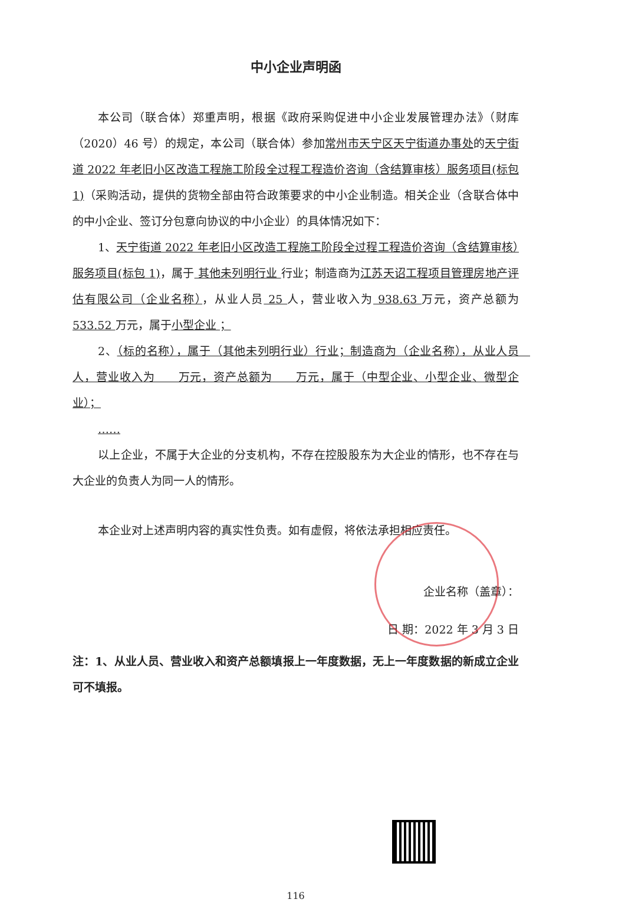中小企业声明函
本公司（联合体）郑重声明，根据《政府采购促进中小企业发展管理办法》（财库（2020）46 号）的规定，本公司（联合体）参加常州市天宁区天宁街道办事处的天宁街道 2022 年老旧小区改造工程施工阶段全过程工程造价咨询（含结算审核）服务项目(标包 1)（采购活动，提供的货物全部由符合政策要求的中小企业制造。相关企业（含联合体中的中小企业、签订分包意向协议的中小企业）的具体情况如下：
1、天宁街道 2022 年老旧小区改造工程施工阶段全过程工程造价咨询（含结算审核）服务项目(标包 1)，属于 其他未列明行业 行业；制造商为江苏天诏工程项目管理房地产评估有限公司（企业名称），从业人员 25 人，营业收入为 938.63 万元，资产总额为 533.52 万元，属于小型企业 ；
2、（标的名称），属于（其他未列明行业）行业；制造商为（企业名称），从业人员　人，营业收入为　　万元，资产总额为　　万元，属于（中型企业、小型企业、微型企业）；
……
以上企业，不属于大企业的分支机构，不存在控股股东为大企业的情形，也不存在与大企业的负责人为同一人的情形。
本企业对上述声明内容的真实性负责。如有虚假，将依法承担相应责任。
企业名称（盖章）：
日 期：2022 年 3 月 3 日
注：1、从业人员、营业收入和资产总额填报上一年度数据，无上一年度数据的新成立企业可不填报。
116